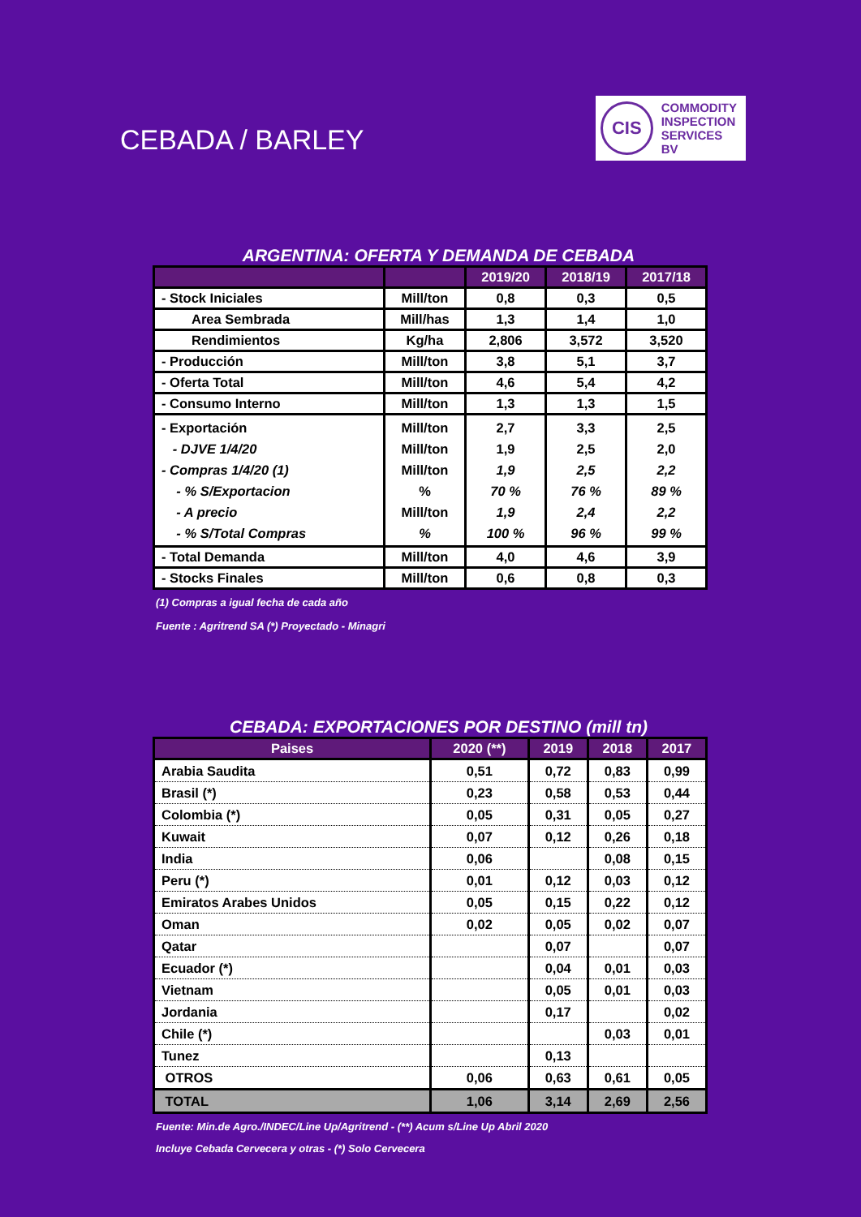CEBADA / BARLEY
CIS
COMMODITY
INSPECTION
SERVICES BV
ARGENTINA: OFERTA Y DEMANDA DE CEBADA
| | | 2019/20 | 2018/19 | 2017/18 |
| --- | --- | --- | --- | --- |
| - Stock Iniciales | Mill/ton | 0,8 | 0,3 | 0,5 |
| Area Sembrada | Mill/has | 1,3 | 1,4 | 1,0 |
| Rendimientos | Kg/ha | 2,806 | 3,572 | 3,520 |
| - Producción | Mill/ton | 3,8 | 5,1 | 3,7 |
| - Oferta Total | Mill/ton | 4,6 | 5,4 | 4,2 |
| - Consumo Interno | Mill/ton | 1,3 | 1,3 | 1,5 |
| - Exportación - DJVE 1/4/20 - Compras 1/4/20 (1) - % S/Exportacion - A precio - % S/Total Compras | Mill/ton Mill/ton Mill/ton % Mill/ton % | 2,7 1,9 1,9 70 % 1,9 100 % | 3,3 2,5 2,5 76 % 2,4 96 % | 2,5 2,0 2,2 89 % 2,2 99 % |
| - Total Demanda | Mill/ton | 4,0 | 4,6 | 3,9 |
| - Stocks Finales | Mill/ton | 0,6 | 0,8 | 0,3 |
(1) Compras a igual fecha de cada año
Fuente : Agritrend SA (*) Proyectado - Minagri
CEBADA: EXPORTACIONES POR DESTINO (mill tn)
| Paises | 2020 (**) | 2019 | 2018 | 2017 |
| --- | --- | --- | --- | --- |
| Arabia Saudita | 0,51 | 0,72 | 0,83 | 0,99 |
| Brasil (*) | 0,23 | 0,58 | 0,53 | 0,44 |
| Colombia (*) | 0,05 | 0,31 | 0,05 | 0,27 |
| Kuwait | 0,07 | 0,12 | 0,26 | 0,18 |
| India | 0,06 | | 0,08 | 0,15 |
| Peru (*) | 0,01 | 0,12 | 0,03 | 0,12 |
| Emiratos Arabes Unidos | 0,05 | 0,15 | 0,22 | 0,12 |
| Oman | 0,02 | 0,05 | 0,02 | 0,07 |
| Qatar | | 0,07 | | 0,07 |
| Ecuador (*) | | 0,04 | 0,01 | 0,03 |
| Vietnam | | 0,05 | 0,01 | 0,03 |
| Jordania | | 0,17 | | 0,02 |
| Chile (*) | | | 0,03 | 0,01 |
| Tunez | | 0,13 | | |
| OTROS | 0,06 | 0,63 | 0,61 | 0,05 |
| TOTAL | 1,06 | 3,14 | 2,69 | 2,56 |
Fuente: Min.de Agro./INDEC/Line Up/Agritrend - (**) Acum s/Line Up Abril 2020
Incluye Cebada Cervecera y otras - (*) Solo Cervecera